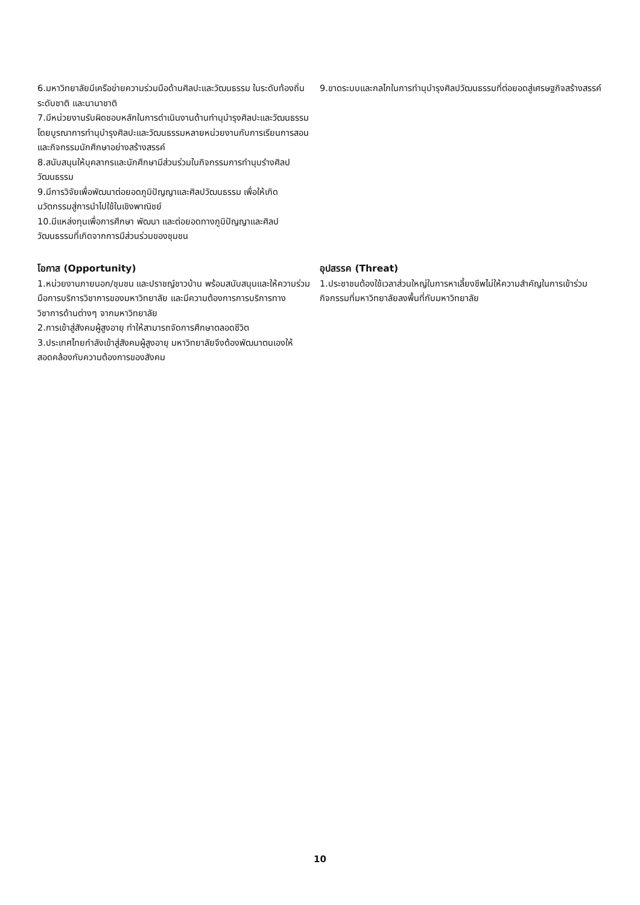6.มหาวิทยาลัยมีเครือข่ายความร่วมมือด้านศิลปะและวัฒนธรรม ในระดับท้องถิ่น ระดับชาติ และนานาชาติ
7.มีหน่วยงานรับผิดชอบหลักในการดำเนินงานด้านทำนุบำรุงศิลปะและวัฒนธรรมโดยบูรณาการทำนุบำรุงศิลปะและวัฒนธรรมหลายหน่วยงานกับการเรียนการสอนและกิจกรรมนักศึกษาอย่างสร้างสรรค์
8.สนับสนุนให้บุคลากรและนักศึกษามีส่วนร่วมในกิจกรรมการทำนุบรำงศิลปวัฒนธรรม
9.มีการวิจัยเพื่อพัฒนาต่อยอดภูมิปัญญาและศิลปวัฒนธรรม เพื่อให้เกิดนวัตกรรมสู่การนำไปใช้ในเชิงพาณิชย์
10.มีแหล่งทุนเพื่อการศึกษา พัฒนา และต่อยอดทางภูมิปัญญาและศิลปวัฒนธรรมที่เกิดจากการมีส่วนร่วมของชุมชน
9.ขาดระบบและกลไกในการทำนุบำรุงศิลปวัฒนธรรมที่ต่อยอดสู่เศรษฐกิจสร้างสรรค์
โอกาส (Opportunity)
1.หน่วยงานภายนอก/ชุมชน และปราชญ์ชาวบ้าน พร้อมสนับสนุนและให้ความร่วมมือการบริการวิชาการของมหาวิทยาลัย และมีความต้องการการบริการทางวิชาการด้านต่างๆ จากมหาวิทยาลัย
2.การเข้าสู่สังคมผู้สูงอายุ ทำให้สามารถจัดการศึกษาตลอดชีวิต
3.ประเทศไทยกำลังเข้าสู่สังคมผู้สูงอายุ มหาวิทยาลัยจึงต้องพัฒนาตนเองให้สอดคล้องกับความต้องการของสังคม
อุปสรรค (Threat)
1.ประชาชนต้องใช้เวลาส่วนใหญ่ในการหาเลี้ยงชีพไม่ให้ความสำคัญในการเข้าร่วมกิจกรรมที่มหาวิทยาลัยลงพื้นที่กับมหาวิทยาลัย
10